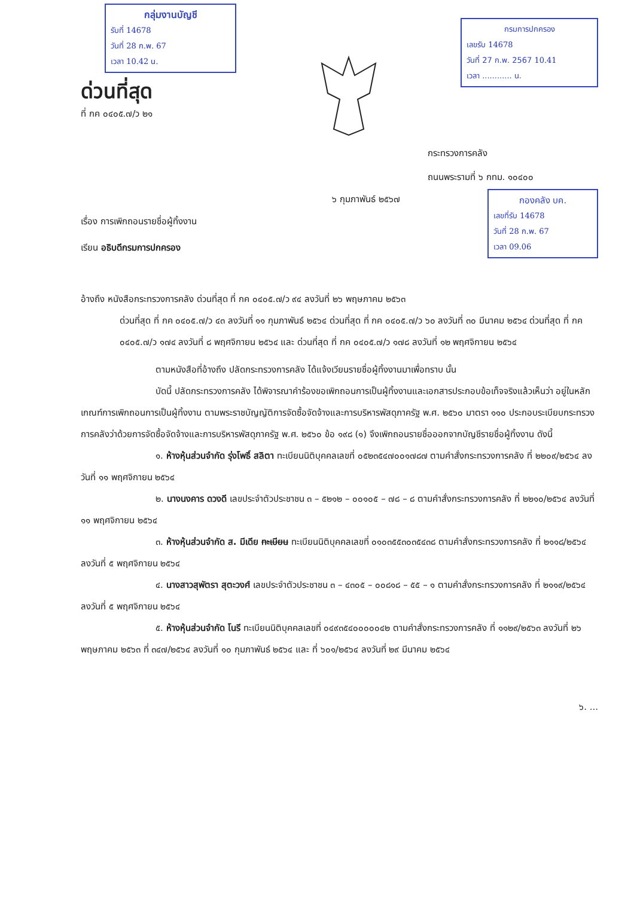กลุ่มงานบัญชี
รับที่ 14678
วันที่ 28 ก.พ. 67
เวลา 10.42 น.
ด่วนที่สุด
ที่ กค ๐๔๐๕.๗/ว ๒๑
กรมการปกครอง
เลขรับ 14678
วันที่ 27 ก.พ. 2567 10.41
เวลา ............ น.
กระทรวงการคลัง
ถนนพระรามที่ ๖ กทม. ๑๐๔๐๐
๖ กุมภาพันธ์ ๒๕๖๗
กองคลัง บค.
เลขที่รับ 14678
วันที่ 28 ก.พ. 67
เวลา 09.06
เรื่อง การเพิกถอนรายชื่อผู้ทิ้งงาน
เรียน อธิบดีกรมการปกครอง
อ้างถึง หนังสือกระทรวงการคลัง ด่วนที่สุด ที่ กค ๐๔๐๕.๗/ว ๙๔ ลงวันที่ ๒๖ พฤษภาคม ๒๕๖๓
ด่วนที่สุด ที่ กค ๐๔๐๕.๗/ว ๔๓ ลงวันที่ ๑๑ กุมภาพันธ์ ๒๕๖๔ ด่วนที่สุด ที่ กค ๐๔๐๕.๗/ว ๖๐ ลงวันที่ ๓๐ มีนาคม ๒๕๖๔ ด่วนที่สุด ที่ กค ๐๔๐๕.๗/ว ๑๗๔ ลงวันที่ ๘ พฤศจิกายน ๒๕๖๔ และ ด่วนที่สุด ที่ กค ๐๔๐๕.๗/ว ๑๗๘ ลงวันที่ ๑๒ พฤศจิกายน ๒๕๖๔
ตามหนังสือที่อ้างถึง ปลัดกระทรวงการคลัง ได้แจ้งเวียนรายชื่อผู้ทิ้งงานมาเพื่อทราบ นั้น
บัดนี้ ปลัดกระทรวงการคลัง ได้พิจารณาคำร้องขอเพิกถอนการเป็นผู้ทิ้งงานและเอกสารประกอบข้อเท็จจริงแล้วเห็นว่า อยู่ในหลักเกณฑ์การเพิกถอนการเป็นผู้ทิ้งงาน ตามพระราชบัญญัติการจัดซื้อจัดจ้างและการบริหารพัสดุภาครัฐ พ.ศ. ๒๕๖๐ มาตรา ๑๑๐ ประกอบระเบียบกระทรวงการคลังว่าด้วยการจัดซื้อจัดจ้างและการบริหารพัสดุภาครัฐ พ.ศ. ๒๕๖๐ ข้อ ๑๙๘ (๑) จึงเพิกถอนรายชื่อออกจากบัญชีรายชื่อผู้ทิ้งงาน ดังนี้
๑. ห้างหุ้นส่วนจำกัด รุ่งโพธิ์ สลิตา ทะเบียนนิติบุคคลเลขที่ ๐๕๒๓๕๔๗๐๐๑๗๘๗ ตามคำสั่งกระทรวงการคลัง ที่ ๒๒๐๙/๒๕๖๔ ลงวันที่ ๑๑ พฤศจิกายน ๒๕๖๔
๒. นางนงคาร ดวงดี เลขประจำตัวประชาชน ๓ – ๕๒๑๒ – ๐๐๑๐๕ – ๗๘ – ๘ ตามคำสั่งกระทรวงการคลัง ที่ ๒๒๑๐/๒๕๖๔ ลงวันที่ ๑๑ พฤศจิกายน ๒๕๖๔
๓. ห้างหุ้นส่วนจำกัด ส. มีเดีย ทะเบียน ทะเบียนนิติบุคคลเลขที่ ๐๑๐๓๕๕๓๐๓๕๔๓๘ ตามคำสั่งกระทรวงการคลัง ที่ ๒๑๑๘/๒๕๖๔ ลงวันที่ ๕ พฤศจิกายน ๒๕๖๔
๔. นางสาวสุพัตรา สุตะวงศ์ เลขประจำตัวประชาชน ๓ – ๔๓๐๕ – ๐๐๘๑๘ – ๕๕ – ๑ ตามคำสั่งกระทรวงการคลัง ที่ ๒๑๑๙/๒๕๖๔ ลงวันที่ ๕ พฤศจิกายน ๒๕๖๔
๕. ห้างหุ้นส่วนจำกัด โนรี ทะเบียนนิติบุคคลเลขที่ ๐๔๙๓๕๔๐๐๐๐๐๔๒ ตามคำสั่งกระทรวงการคลัง ที่ ๑๑๒๙/๒๕๖๓ ลงวันที่ ๒๖ พฤษภาคม ๒๕๖๓ ที่ ๓๔๗/๒๕๖๔ ลงวันที่ ๑๐ กุมภาพันธ์ ๒๕๖๔ และ ที่ ๖๐๑/๒๕๖๔ ลงวันที่ ๒๙ มีนาคม ๒๕๖๔
๖. ...